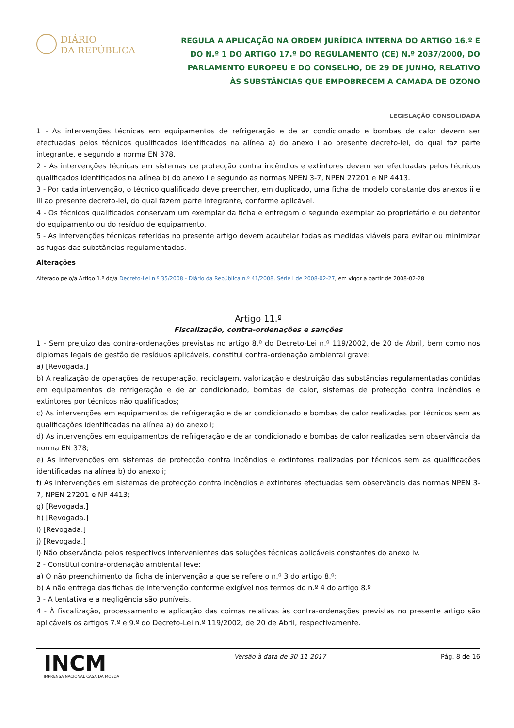DIÁRIO
DA REPÚBLICA
REGULA A APLICAÇÃO NA ORDEM JURÍDICA INTERNA DO ARTIGO 16.º E DO N.º 1 DO ARTIGO 17.º DO REGULAMENTO (CE) N.º 2037/2000, DO PARLAMENTO EUROPEU E DO CONSELHO, DE 29 DE JUNHO, RELATIVO ÀS SUBSTÂNCIAS QUE EMPOBRECEM A CAMADA DE OZONO
LEGISLAÇÃO CONSOLIDADA
1 - As intervenções técnicas em equipamentos de refrigeração e de ar condicionado e bombas de calor devem ser efectuadas pelos técnicos qualificados identificados na alínea a) do anexo i ao presente decreto-lei, do qual faz parte integrante, e segundo a norma EN 378.
2 - As intervenções técnicas em sistemas de protecção contra incêndios e extintores devem ser efectuadas pelos técnicos qualificados identificados na alínea b) do anexo i e segundo as normas NPEN 3-7, NPEN 27201 e NP 4413.
3 - Por cada intervenção, o técnico qualificado deve preencher, em duplicado, uma ficha de modelo constante dos anexos ii e iii ao presente decreto-lei, do qual fazem parte integrante, conforme aplicável.
4 - Os técnicos qualificados conservam um exemplar da ficha e entregam o segundo exemplar ao proprietário e ou detentor do equipamento ou do resíduo de equipamento.
5 - As intervenções técnicas referidas no presente artigo devem acautelar todas as medidas viáveis para evitar ou minimizar as fugas das substâncias regulamentadas.
Alterações
Alterado pelo/a Artigo 1.º do/a Decreto-Lei n.º 35/2008 - Diário da República n.º 41/2008, Série I de 2008-02-27, em vigor a partir de 2008-02-28
Artigo 11.º
Fiscalização, contra-ordenações e sanções
1 - Sem prejuízo das contra-ordenações previstas no artigo 8.º do Decreto-Lei n.º 119/2002, de 20 de Abril, bem como nos diplomas legais de gestão de resíduos aplicáveis, constitui contra-ordenação ambiental grave:
a) [Revogada.]
b) A realização de operações de recuperação, reciclagem, valorização e destruição das substâncias regulamentadas contidas em equipamentos de refrigeração e de ar condicionado, bombas de calor, sistemas de protecção contra incêndios e extintores por técnicos não qualificados;
c) As intervenções em equipamentos de refrigeração e de ar condicionado e bombas de calor realizadas por técnicos sem as qualificações identificadas na alínea a) do anexo i;
d) As intervenções em equipamentos de refrigeração e de ar condicionado e bombas de calor realizadas sem observância da norma EN 378;
e) As intervenções em sistemas de protecção contra incêndios e extintores realizadas por técnicos sem as qualificações identificadas na alínea b) do anexo i;
f) As intervenções em sistemas de protecção contra incêndios e extintores efectuadas sem observância das normas NPEN 3-7, NPEN 27201 e NP 4413;
g) [Revogada.]
h) [Revogada.]
i) [Revogada.]
j) [Revogada.]
l) Não observância pelos respectivos intervenientes das soluções técnicas aplicáveis constantes do anexo iv.
2 - Constitui contra-ordenação ambiental leve:
a) O não preenchimento da ficha de intervenção a que se refere o n.º 3 do artigo 8.º;
b) A não entrega das fichas de intervenção conforme exigível nos termos do n.º 4 do artigo 8.º
3 - A tentativa e a negligência são puníveis.
4 - À fiscalização, processamento e aplicação das coimas relativas às contra-ordenações previstas no presente artigo são aplicáveis os artigos 7.º e 9.º do Decreto-Lei n.º 119/2002, de 20 de Abril, respectivamente.
INCM
IMPRENSA NACIONAL CASA DA MOEDA
Versão à data de 30-11-2017 Pág. 8 de 16